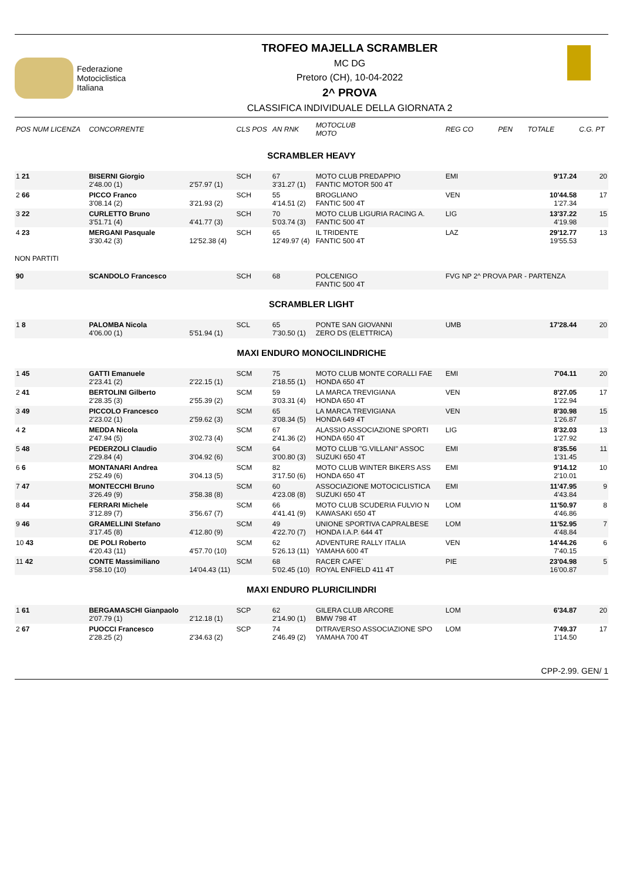Federazione
Motociclistica
Italiana
TROFEO MAJELLA SCRAMBLER
MC DG
Pretoro (CH), 10-04-2022
2^ PROVA
CLASSIFICA INDIVIDUALE DELLA GIORNATA 2
| POS NUM LICENZA | CONCORRENTE | | CLS POS | AN RNK | MOTOCLUB MOTO | REG CO | PEN | TOTALE | C.G. PT |
| --- | --- | --- | --- | --- | --- | --- | --- | --- | --- |
| SCRAMBLER HEAVY | | | | | | | | | |
| 1 21 | BISERNI Giorgio 2'48.00 (1) | 2'57.97 (1) | SCH | 67 3'31.27 (1) | MOTO CLUB PREDAPPIO FANTIC MOTOR 500 4T | EMI | | 9'17.24 | 20 |
| 2 66 | PICCO Franco 3'08.14 (2) | 3'21.93 (2) | SCH | 55 4'14.51 (2) | BROGLIANO FANTIC 500 4T | VEN | | 10'44.58 1'27.34 | 17 |
| 3 22 | CURLETTO Bruno 3'51.71 (4) | 4'41.77 (3) | SCH | 70 5'03.74 (3) | MOTO CLUB LIGURIA RACING A. FANTIC 500 4T | LIG | | 13'37.22 4'19.98 | 15 |
| 4 23 | MERGANI Pasquale 3'30.42 (3) | 12'52.38 (4) | SCH | 65 12'49.97 (4) | IL TRIDENTE FANTIC 500 4T | LAZ | | 29'12.77 19'55.53 | 13 |
| NON PARTITI | | | | | | | | | |
| 90 | SCANDOLO Francesco | | SCH | 68 | POLCENIGO FANTIC 500 4T | FVG NP 2^ PROVA PAR - PARTENZA | | | |
| SCRAMBLER LIGHT | | | | | | | | | |
| 1 8 | PALOMBA Nicola 4'06.00 (1) | 5'51.94 (1) | SCL | 65 7'30.50 (1) | PONTE SAN GIOVANNI ZERO DS (ELETTRICA) | UMB | | 17'28.44 | 20 |
| MAXI ENDURO MONOCILINDRICHE | | | | | | | | | |
| 1 45 | GATTI Emanuele 2'23.41 (2) | 2'22.15 (1) | SCM | 75 2'18.55 (1) | MOTO CLUB MONTE CORALLI FAE HONDA 650 4T | EMI | | 7'04.11 | 20 |
| 2 41 | BERTOLINI Gilberto 2'28.35 (3) | 2'55.39 (2) | SCM | 59 3'03.31 (4) | LA MARCA TREVIGIANA HONDA 650 4T | VEN | | 8'27.05 1'22.94 | 17 |
| 3 49 | PICCOLO Francesco 2'23.02 (1) | 2'59.62 (3) | SCM | 65 3'08.34 (5) | LA MARCA TREVIGIANA HONDA 649 4T | VEN | | 8'30.98 1'26.87 | 15 |
| 4 2 | MEDDA Nicola 2'47.94 (5) | 3'02.73 (4) | SCM | 67 2'41.36 (2) | ALASSIO ASSOCIAZIONE SPORTI HONDA 650 4T | LIG | | 8'32.03 1'27.92 | 13 |
| 5 48 | PEDERZOLI Claudio 2'29.84 (4) | 3'04.92 (6) | SCM | 64 3'00.80 (3) | MOTO CLUB "G.VILLANI" ASSOC SUZUKI 650 4T | EMI | | 8'35.56 1'31.45 | 11 |
| 6 6 | MONTANARI Andrea 2'52.49 (6) | 3'04.13 (5) | SCM | 82 3'17.50 (6) | MOTO CLUB WINTER BIKERS ASS HONDA 650 4T | EMI | | 9'14.12 2'10.01 | 10 |
| 7 47 | MONTECCHI Bruno 3'26.49 (9) | 3'58.38 (8) | SCM | 60 4'23.08 (8) | ASSOCIAZIONE MOTOCICLISTICA SUZUKI 650 4T | EMI | | 11'47.95 4'43.84 | 9 |
| 8 44 | FERRARI Michele 3'12.89 (7) | 3'56.67 (7) | SCM | 66 4'41.41 (9) | MOTO CLUB SCUDERIA FULVIO N KAWASAKI 650 4T | LOM | | 11'50.97 4'46.86 | 8 |
| 9 46 | GRAMELLINI Stefano 3'17.45 (8) | 4'12.80 (9) | SCM | 49 4'22.70 (7) | UNIONE SPORTIVA CAPRALBESE HONDA I.A.P. 644 4T | LOM | | 11'52.95 4'48.84 | 7 |
| 10 43 | DE POLI Roberto 4'20.43 (11) | 4'57.70 (10) | SCM | 62 5'26.13 (11) | ADVENTURE RALLY ITALIA YAMAHA 600 4T | VEN | | 14'44.26 7'40.15 | 6 |
| 11 42 | CONTE Massimiliano 3'58.10 (10) | 14'04.43 (11) | SCM | 68 5'02.45 (10) | RACER CAFE` ROYAL ENFIELD 411 4T | PIE | | 23'04.98 16'00.87 | 5 |
| MAXI ENDURO PLURICILINDRI | | | | | | | | | |
| 1 61 | BERGAMASCHI Gianpaolo 2'07.79 (1) | 2'12.18 (1) | SCP | 62 2'14.90 (1) | GILERA CLUB ARCORE BMW 798 4T | LOM | | 6'34.87 | 20 |
| 2 67 | PUOCCI Francesco 2'28.25 (2) | 2'34.63 (2) | SCP | 74 2'46.49 (2) | DITRAVERSO ASSOCIAZIONE SPO YAMAHA 700 4T | LOM | | 7'49.37 1'14.50 | 17 |
CPP-2.99. GEN/ 1